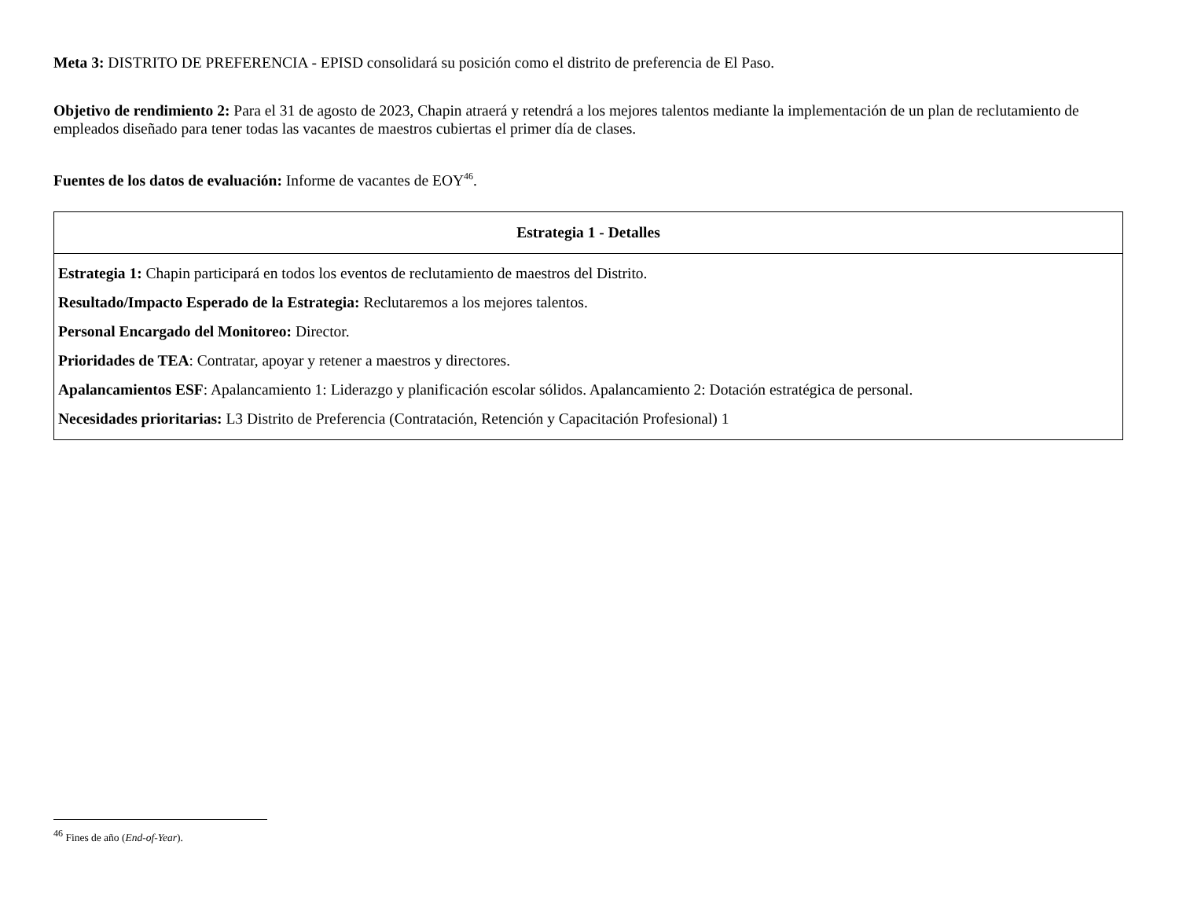Meta 3: DISTRITO DE PREFERENCIA - EPISD consolidará su posición como el distrito de preferencia de El Paso.
Objetivo de rendimiento 2: Para el 31 de agosto de 2023, Chapin atraerá y retendrá a los mejores talentos mediante la implementación de un plan de reclutamiento de empleados diseñado para tener todas las vacantes de maestros cubiertas el primer día de clases.
Fuentes de los datos de evaluación: Informe de vacantes de EOY<sup>46</sup>.
| Estrategia 1 - Detalles |
| --- |
| Estrategia 1: Chapin participará en todos los eventos de reclutamiento de maestros del Distrito. Resultado/Impacto Esperado de la Estrategia: Reclutaremos a los mejores talentos. Personal Encargado del Monitoreo: Director. Prioridades de TEA : Contratar, apoyar y retener a maestros y directores. Apalancamientos ESF : Apalancamiento 1: Liderazgo y planificación escolar sólidos. Apalancamiento 2: Dotación estratégica de personal. Necesidades prioritarias: L3 Distrito de Preferencia (Contratación, Retención y Capacitación Profesional) 1 |
<sup>46</sup> Fines de año (End-of-Year).